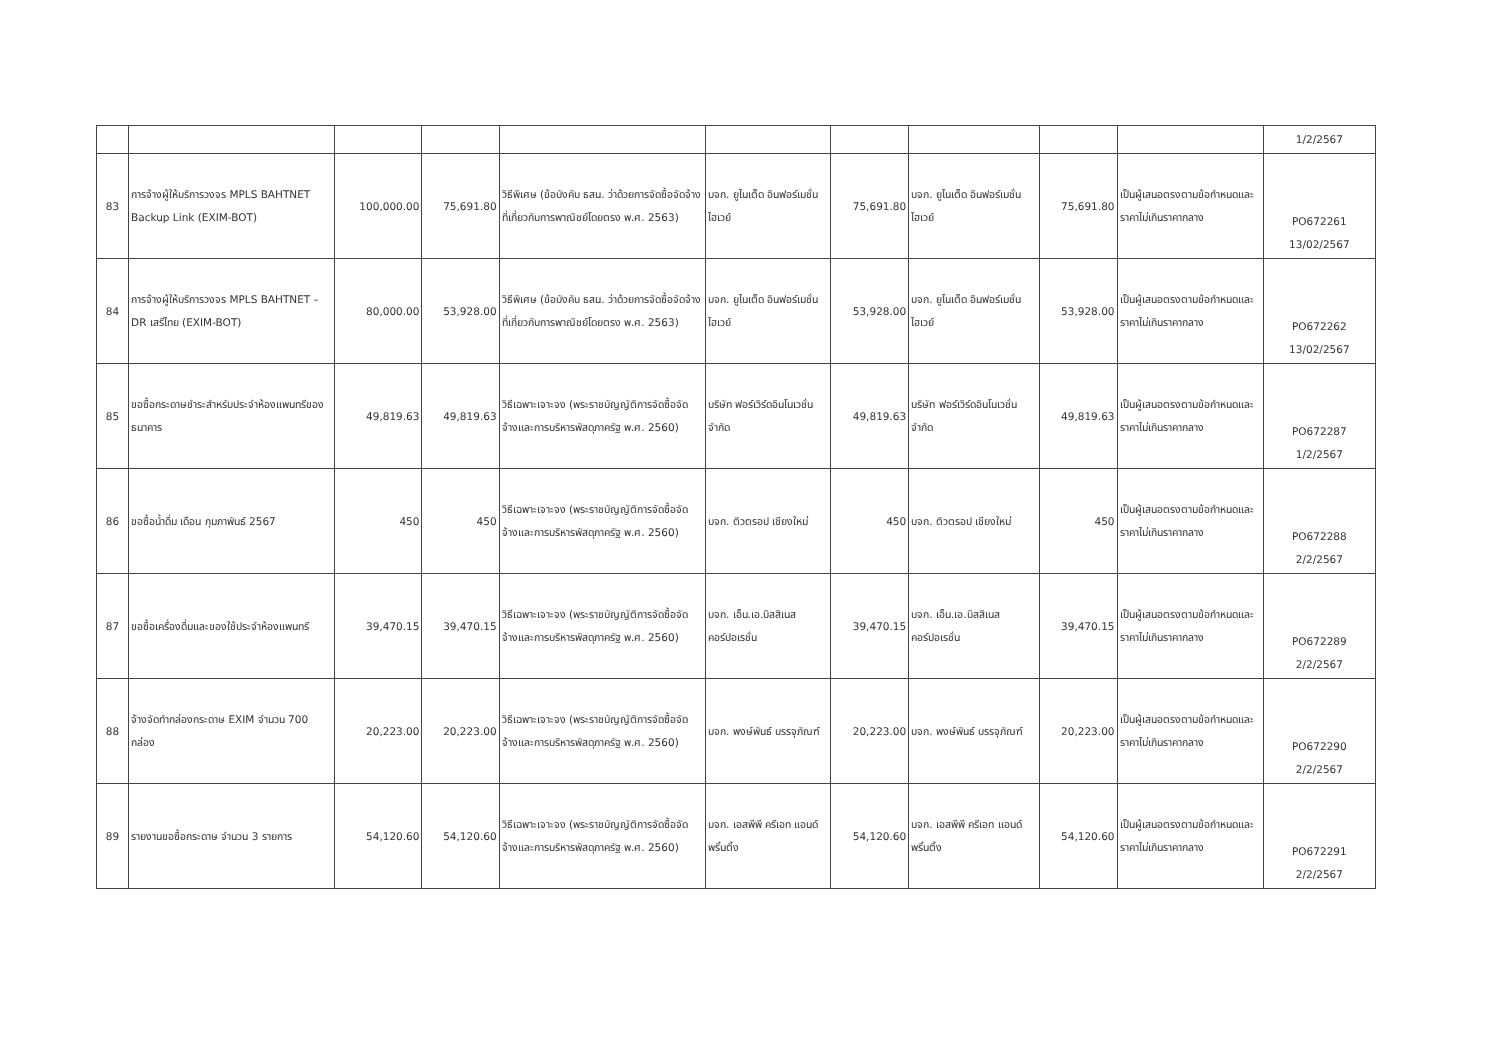| | | | | | | | | | | 1/2/2567 |
| 83 | การจ้างผู้ให้บริการวงจร MPLS BAHTNET Backup Link (EXIM-BOT) | 100,000.00 | 75,691.80 | วิธีพิเศษ (ข้อบังคับ ธสน. ว่าด้วยการจัดซื้อจัดจ้างที่เกี่ยวกับการพาณิชย์โดยตรง พ.ศ. 2563) | บจก. ยูไนเต็ด อินฟอร์เมชั่น ไฮเวย์ | 75,691.80 | บจก. ยูไนเต็ด อินฟอร์เมชั่น ไฮเวย์ | 75,691.80 | เป็นผู้เสนอตรงตามข้อกำหนดและราคาไม่เกินราคากลาง | PO672261 13/02/2567 |
| 84 | การจ้างผู้ให้บริการวงจร MPLS BAHTNET – DR เสรีไทย (EXIM-BOT) | 80,000.00 | 53,928.00 | วิธีพิเศษ (ข้อบังคับ ธสน. ว่าด้วยการจัดซื้อจัดจ้างที่เกี่ยวกับการพาณิชย์โดยตรง พ.ศ. 2563) | บจก. ยูไนเต็ด อินฟอร์เมชั่น ไฮเวย์ | 53,928.00 | บจก. ยูไนเต็ด อินฟอร์เมชั่น ไฮเวย์ | 53,928.00 | เป็นผู้เสนอตรงตามข้อกำหนดและราคาไม่เกินราคากลาง | PO672262 13/02/2567 |
| 85 | ขอซื้อกระดาษชำระสำหรับประจำห้องแพนทรีของธนาคาร | 49,819.63 | 49,819.63 | วิธีเฉพาะเจาะจง (พระราชบัญญัติการจัดซื้อจัดจ้างและการบริหารพัสดุภาครัฐ พ.ศ. 2560) | บริษัท ฟอร์เวิร์ดอินโนเวชั่น จำกัด | 49,819.63 | บริษัท ฟอร์เวิร์ดอินโนเวชั่น จำกัด | 49,819.63 | เป็นผู้เสนอตรงตามข้อกำหนดและราคาไม่เกินราคากลาง | PO672287 1/2/2567 |
| 86 | ขอซื้อน้ำดื่ม เดือน กุมภาพันธ์ 2567 | 450 | 450 | วิธีเฉพาะเจาะจง (พระราชบัญญัติการจัดซื้อจัดจ้างและการบริหารพัสดุภาครัฐ พ.ศ. 2560) | บจก. ติวตรอป เชียงใหม่ | 450 | บจก. ติวตรอป เชียงใหม่ | 450 | เป็นผู้เสนอตรงตามข้อกำหนดและราคาไม่เกินราคากลาง | PO672288 2/2/2567 |
| 87 | ขอซื้อเครื่องดื่มและของใช้ประจำห้องแพนทรี | 39,470.15 | 39,470.15 | วิธีเฉพาะเจาะจง (พระราชบัญญัติการจัดซื้อจัดจ้างและการบริหารพัสดุภาครัฐ พ.ศ. 2560) | บจก. เอ็น.เอ.บิสสิเนส คอร์ปอเรชั่น | 39,470.15 | บจก. เอ็น.เอ.บิสสิเนส คอร์ปอเรชั่น | 39,470.15 | เป็นผู้เสนอตรงตามข้อกำหนดและราคาไม่เกินราคากลาง | PO672289 2/2/2567 |
| 88 | จ้างจัดทำกล่องกระดาษ EXIM จำนวน 700 กล่อง | 20,223.00 | 20,223.00 | วิธีเฉพาะเจาะจง (พระราชบัญญัติการจัดซื้อจัดจ้างและการบริหารพัสดุภาครัฐ พ.ศ. 2560) | บจก. พงษ์พันธ์ บรรจุภัณฑ์ | 20,223.00 | บจก. พงษ์พันธ์ บรรจุภัณฑ์ | 20,223.00 | เป็นผู้เสนอตรงตามข้อกำหนดและราคาไม่เกินราคากลาง | PO672290 2/2/2567 |
| 89 | รายงานขอซื้อกระดาษ จำนวน 3 รายการ | 54,120.60 | 54,120.60 | วิธีเฉพาะเจาะจง (พระราชบัญญัติการจัดซื้อจัดจ้างและการบริหารพัสดุภาครัฐ พ.ศ. 2560) | บจก. เอสพีพี ครีเอท แอนด์ พริ้นติ้ง | 54,120.60 | บจก. เอสพีพี ครีเอท แอนด์ พริ้นติ้ง | 54,120.60 | เป็นผู้เสนอตรงตามข้อกำหนดและราคาไม่เกินราคากลาง | PO672291 2/2/2567 |